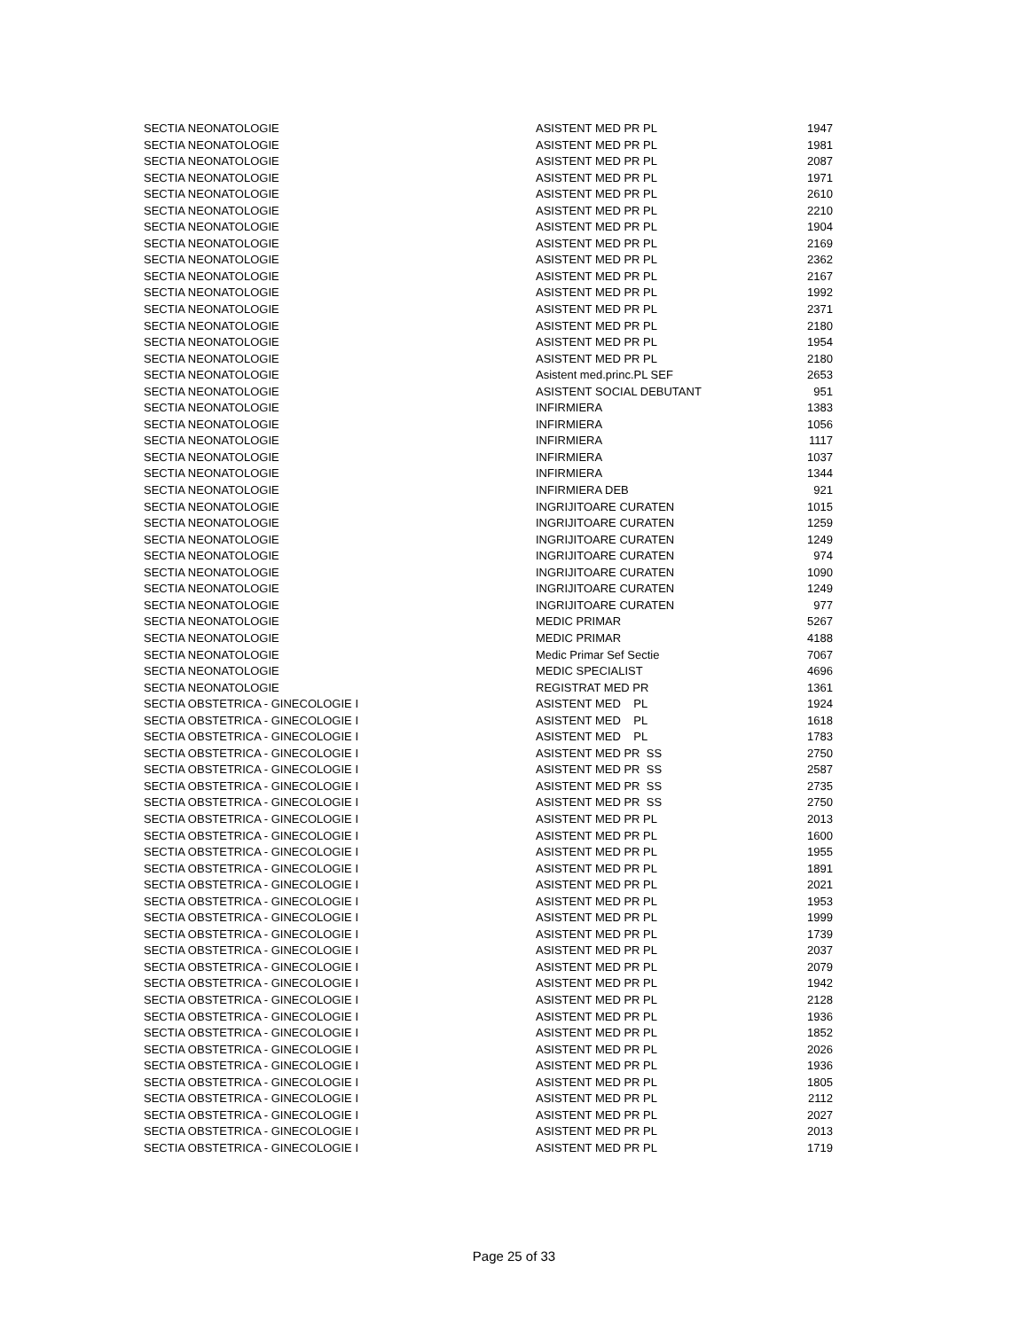| SECTIA NEONATOLOGIE | ASISTENT MED PR PL | 1947 |
| SECTIA NEONATOLOGIE | ASISTENT MED PR PL | 1981 |
| SECTIA NEONATOLOGIE | ASISTENT MED PR PL | 2087 |
| SECTIA NEONATOLOGIE | ASISTENT MED PR PL | 1971 |
| SECTIA NEONATOLOGIE | ASISTENT MED PR PL | 2610 |
| SECTIA NEONATOLOGIE | ASISTENT MED PR PL | 2210 |
| SECTIA NEONATOLOGIE | ASISTENT MED PR PL | 1904 |
| SECTIA NEONATOLOGIE | ASISTENT MED PR PL | 2169 |
| SECTIA NEONATOLOGIE | ASISTENT MED PR PL | 2362 |
| SECTIA NEONATOLOGIE | ASISTENT MED PR PL | 2167 |
| SECTIA NEONATOLOGIE | ASISTENT MED PR PL | 1992 |
| SECTIA NEONATOLOGIE | ASISTENT MED PR PL | 2371 |
| SECTIA NEONATOLOGIE | ASISTENT MED PR PL | 2180 |
| SECTIA NEONATOLOGIE | ASISTENT MED PR PL | 1954 |
| SECTIA NEONATOLOGIE | ASISTENT MED PR PL | 2180 |
| SECTIA NEONATOLOGIE | Asistent med.princ.PL SEF | 2653 |
| SECTIA NEONATOLOGIE | ASISTENT SOCIAL DEBUTANT | 951 |
| SECTIA NEONATOLOGIE | INFIRMIERA | 1383 |
| SECTIA NEONATOLOGIE | INFIRMIERA | 1056 |
| SECTIA NEONATOLOGIE | INFIRMIERA | 1117 |
| SECTIA NEONATOLOGIE | INFIRMIERA | 1037 |
| SECTIA NEONATOLOGIE | INFIRMIERA | 1344 |
| SECTIA NEONATOLOGIE | INFIRMIERA DEB | 921 |
| SECTIA NEONATOLOGIE | INGRIJITOARE CURATEN | 1015 |
| SECTIA NEONATOLOGIE | INGRIJITOARE CURATEN | 1259 |
| SECTIA NEONATOLOGIE | INGRIJITOARE CURATEN | 1249 |
| SECTIA NEONATOLOGIE | INGRIJITOARE CURATEN | 974 |
| SECTIA NEONATOLOGIE | INGRIJITOARE CURATEN | 1090 |
| SECTIA NEONATOLOGIE | INGRIJITOARE CURATEN | 1249 |
| SECTIA NEONATOLOGIE | INGRIJITOARE CURATEN | 977 |
| SECTIA NEONATOLOGIE | MEDIC PRIMAR | 5267 |
| SECTIA NEONATOLOGIE | MEDIC PRIMAR | 4188 |
| SECTIA NEONATOLOGIE | Medic Primar Sef Sectie | 7067 |
| SECTIA NEONATOLOGIE | MEDIC SPECIALIST | 4696 |
| SECTIA NEONATOLOGIE | REGISTRAT MED PR | 1361 |
| SECTIA OBSTETRICA - GINECOLOGIE I | ASISTENT MED PL | 1924 |
| SECTIA OBSTETRICA - GINECOLOGIE I | ASISTENT MED PL | 1618 |
| SECTIA OBSTETRICA - GINECOLOGIE I | ASISTENT MED PL | 1783 |
| SECTIA OBSTETRICA - GINECOLOGIE I | ASISTENT MED PR SS | 2750 |
| SECTIA OBSTETRICA - GINECOLOGIE I | ASISTENT MED PR SS | 2587 |
| SECTIA OBSTETRICA - GINECOLOGIE I | ASISTENT MED PR SS | 2735 |
| SECTIA OBSTETRICA - GINECOLOGIE I | ASISTENT MED PR SS | 2750 |
| SECTIA OBSTETRICA - GINECOLOGIE I | ASISTENT MED PR PL | 2013 |
| SECTIA OBSTETRICA - GINECOLOGIE I | ASISTENT MED PR PL | 1600 |
| SECTIA OBSTETRICA - GINECOLOGIE I | ASISTENT MED PR PL | 1955 |
| SECTIA OBSTETRICA - GINECOLOGIE I | ASISTENT MED PR PL | 1891 |
| SECTIA OBSTETRICA - GINECOLOGIE I | ASISTENT MED PR PL | 2021 |
| SECTIA OBSTETRICA - GINECOLOGIE I | ASISTENT MED PR PL | 1953 |
| SECTIA OBSTETRICA - GINECOLOGIE I | ASISTENT MED PR PL | 1999 |
| SECTIA OBSTETRICA - GINECOLOGIE I | ASISTENT MED PR PL | 1739 |
| SECTIA OBSTETRICA - GINECOLOGIE I | ASISTENT MED PR PL | 2037 |
| SECTIA OBSTETRICA - GINECOLOGIE I | ASISTENT MED PR PL | 2079 |
| SECTIA OBSTETRICA - GINECOLOGIE I | ASISTENT MED PR PL | 1942 |
| SECTIA OBSTETRICA - GINECOLOGIE I | ASISTENT MED PR PL | 2128 |
| SECTIA OBSTETRICA - GINECOLOGIE I | ASISTENT MED PR PL | 1936 |
| SECTIA OBSTETRICA - GINECOLOGIE I | ASISTENT MED PR PL | 1852 |
| SECTIA OBSTETRICA - GINECOLOGIE I | ASISTENT MED PR PL | 2026 |
| SECTIA OBSTETRICA - GINECOLOGIE I | ASISTENT MED PR PL | 1936 |
| SECTIA OBSTETRICA - GINECOLOGIE I | ASISTENT MED PR PL | 1805 |
| SECTIA OBSTETRICA - GINECOLOGIE I | ASISTENT MED PR PL | 2112 |
| SECTIA OBSTETRICA - GINECOLOGIE I | ASISTENT MED PR PL | 2027 |
| SECTIA OBSTETRICA - GINECOLOGIE I | ASISTENT MED PR PL | 2013 |
| SECTIA OBSTETRICA - GINECOLOGIE I | ASISTENT MED PR PL | 1719 |
Page 25 of 33